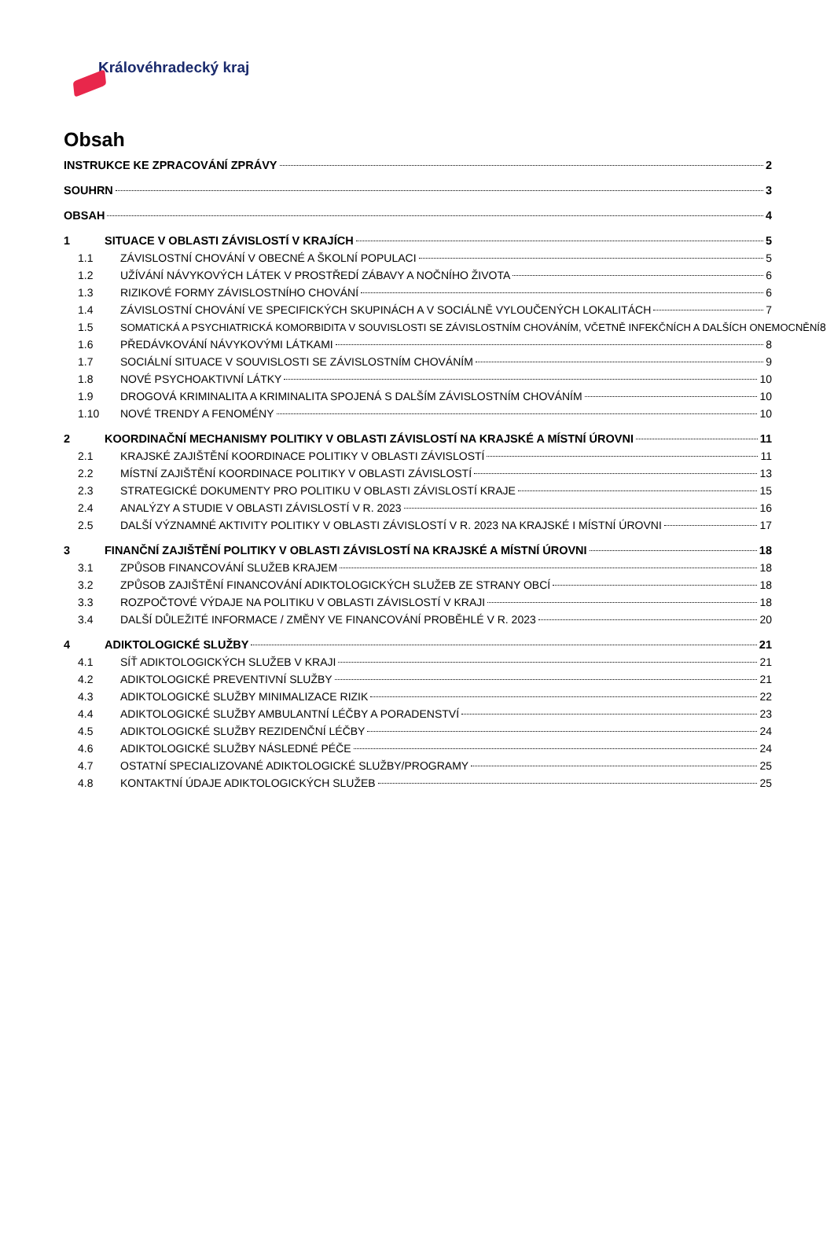Královéhradecký kraj
Obsah
INSTRUKCE KE ZPRACOVÁNÍ ZPRÁVY 2
SOUHRN 3
OBSAH 4
1 SITUACE V OBLASTI ZÁVISLOSTÍ V KRAJÍCH 5
1.1 ZÁVISLOSTNÍ CHOVÁNÍ V OBECNÉ A ŠKOLNÍ POPULACI 5
1.2 UŽÍVÁNÍ NÁVYKOVÝCH LÁTEK V PROSTŘEDÍ ZÁBAVY A NOČNÍHO ŽIVOTA 6
1.3 RIZIKOVÉ FORMY ZÁVISLOSTNÍHO CHOVÁNÍ 6
1.4 ZÁVISLOSTNÍ CHOVÁNÍ VE SPECIFICKÝCH SKUPINÁCH A V SOCIÁLNĚ VYLOUČENÝCH LOKALITÁCH 7
1.5 SOMATICKÁ A PSYCHIATRICKÁ KOMORBIDITA V SOUVISLOSTI SE ZÁVISLOSTNÍM CHOVÁNÍM, VČETNĚ INFEKČNÍCH A DALŠÍCH ONEMOCNĚNÍ 8
1.6 PŘEDÁVKOVÁNÍ NÁVYKOVÝMI LÁTKAMI 8
1.7 SOCIÁLNÍ SITUACE V SOUVISLOSTI SE ZÁVISLOSTNÍM CHOVÁNÍM 9
1.8 NOVÉ PSYCHOAKTIVNÍ LÁTKY 10
1.9 DROGOVÁ KRIMINALITA A KRIMINALITA SPOJENÁ S DALŠÍM ZÁVISLOSTNÍM CHOVÁNÍM 10
1.10 NOVÉ TRENDY A FENOMÉNY 10
2 KOORDINAČNÍ MECHANISMY POLITIKY V OBLASTI ZÁVISLOSTÍ NA KRAJSKÉ A MÍSTNÍ ÚROVNI 11
2.1 KRAJSKÉ ZAJIŠTĚNÍ KOORDINACE POLITIKY V OBLASTI ZÁVISLOSTÍ 11
2.2 MÍSTNÍ ZAJIŠTĚNÍ KOORDINACE POLITIKY V OBLASTI ZÁVISLOSTÍ 13
2.3 STRATEGICKÉ DOKUMENTY PRO POLITIKU V OBLASTI ZÁVISLOSTÍ KRAJE 15
2.4 ANALÝZY A STUDIE V OBLASTI ZÁVISLOSTÍ V R. 2023 16
2.5 DALŠÍ VÝZNAMNÉ AKTIVITY POLITIKY V OBLASTI ZÁVISLOSTÍ V R. 2023 NA KRAJSKÉ I MÍSTNÍ ÚROVNI 17
3 FINANČNÍ ZAJIŠTĚNÍ POLITIKY V OBLASTI ZÁVISLOSTÍ NA KRAJSKÉ A MÍSTNÍ ÚROVNI 18
3.1 ZPŮSOB FINANCOVÁNÍ SLUŽEB KRAJEM 18
3.2 ZPŮSOB ZAJIŠTĚNÍ FINANCOVÁNÍ ADIKTOLOGICKÝCH SLUŽEB ZE STRANY OBCÍ 18
3.3 ROZPOČTOVÉ VÝDAJE NA POLITIKU V OBLASTI ZÁVISLOSTÍ V KRAJI 18
3.4 DALŠÍ DŮLEŽITÉ INFORMACE / ZMĚNY VE FINANCOVÁNÍ PROBĚHLÉ V R. 2023 20
4 ADIKTOLOGICKÉ SLUŽBY 21
4.1 SÍŤ ADIKTOLOGICKÝCH SLUŽEB V KRAJI 21
4.2 ADIKTOLOGICKÉ PREVENTIVNÍ SLUŽBY 21
4.3 ADIKTOLOGICKÉ SLUŽBY MINIMALIZACE RIZIK 22
4.4 ADIKTOLOGICKÉ SLUŽBY AMBULANTNÍ LÉČBY A PORADENSTVÍ 23
4.5 ADIKTOLOGICKÉ SLUŽBY REZIDENČNÍ LÉČBY 24
4.6 ADIKTOLOGICKÉ SLUŽBY NÁSLEDNÉ PÉČE 24
4.7 OSTATNÍ SPECIALIZOVANÉ ADIKTOLOGICKÉ SLUŽBY/PROGRAMY 25
4.8 KONTAKTNÍ ÚDAJE ADIKTOLOGICKÝCH SLUŽEB 25